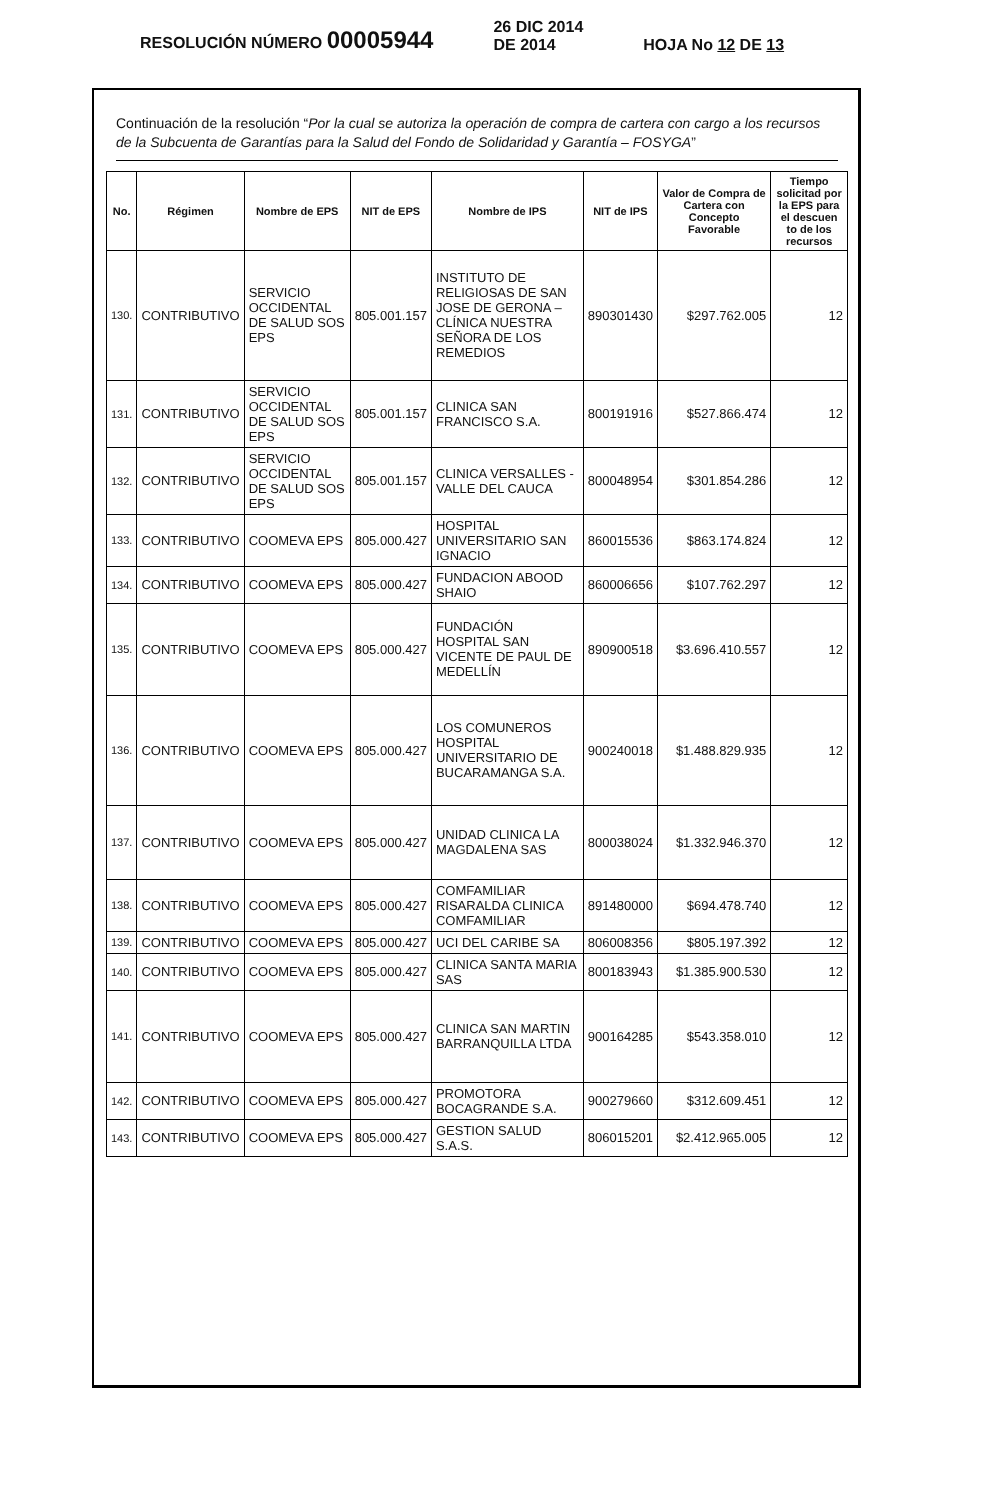RESOLUCIÓN NÚMERO 00005944 26 DIC 2014
DE 2014 HOJA No 12 DE 13
Continuación de la resolución “Por la cual se autoriza la operación de compra de cartera con cargo a los recursos de la Subcuenta de Garantías para la Salud del Fondo de Solidaridad y Garantía – FOSYGA”
| No. | Régimen | Nombre de EPS | NIT de EPS | Nombre de IPS | NIT de IPS | Valor de Compra de Cartera con Concepto Favorable | Tiempo solicitad por la EPS para el descuen to de los recursos |
| --- | --- | --- | --- | --- | --- | --- | --- |
| 130. | CONTRIBUTIVO | SERVICIO OCCIDENTAL DE SALUD SOS EPS | 805.001.157 | INSTITUTO DE RELIGIOSAS DE SAN JOSE DE GERONA – CLÍNICA NUESTRA SEÑORA DE LOS REMEDIOS | 890301430 | $297.762.005 | 12 |
| 131. | CONTRIBUTIVO | SERVICIO OCCIDENTAL DE SALUD SOS EPS | 805.001.157 | CLINICA SAN FRANCISCO S.A. | 800191916 | $527.866.474 | 12 |
| 132. | CONTRIBUTIVO | SERVICIO OCCIDENTAL DE SALUD SOS EPS | 805.001.157 | CLINICA VERSALLES - VALLE DEL CAUCA | 800048954 | $301.854.286 | 12 |
| 133. | CONTRIBUTIVO | COOMEVA EPS | 805.000.427 | HOSPITAL UNIVERSITARIO SAN IGNACIO | 860015536 | $863.174.824 | 12 |
| 134. | CONTRIBUTIVO | COOMEVA EPS | 805.000.427 | FUNDACION ABOOD SHAIO | 860006656 | $107.762.297 | 12 |
| 135. | CONTRIBUTIVO | COOMEVA EPS | 805.000.427 | FUNDACIÓN HOSPITAL SAN VICENTE DE PAUL DE MEDELLÍN | 890900518 | $3.696.410.557 | 12 |
| 136. | CONTRIBUTIVO | COOMEVA EPS | 805.000.427 | LOS COMUNEROS HOSPITAL UNIVERSITARIO DE BUCARAMANGA S.A. | 900240018 | $1.488.829.935 | 12 |
| 137. | CONTRIBUTIVO | COOMEVA EPS | 805.000.427 | UNIDAD CLINICA LA MAGDALENA SAS | 800038024 | $1.332.946.370 | 12 |
| 138. | CONTRIBUTIVO | COOMEVA EPS | 805.000.427 | COMFAMILIAR RISARALDA CLINICA COMFAMILIAR | 891480000 | $694.478.740 | 12 |
| 139. | CONTRIBUTIVO | COOMEVA EPS | 805.000.427 | UCI DEL CARIBE SA | 806008356 | $805.197.392 | 12 |
| 140. | CONTRIBUTIVO | COOMEVA EPS | 805.000.427 | CLINICA SANTA MARIA SAS | 800183943 | $1.385.900.530 | 12 |
| 141. | CONTRIBUTIVO | COOMEVA EPS | 805.000.427 | CLINICA SAN MARTIN BARRANQUILLA LTDA | 900164285 | $543.358.010 | 12 |
| 142. | CONTRIBUTIVO | COOMEVA EPS | 805.000.427 | PROMOTORA BOCAGRANDE S.A. | 900279660 | $312.609.451 | 12 |
| 143. | CONTRIBUTIVO | COOMEVA EPS | 805.000.427 | GESTION SALUD S.A.S. | 806015201 | $2.412.965.005 | 12 |